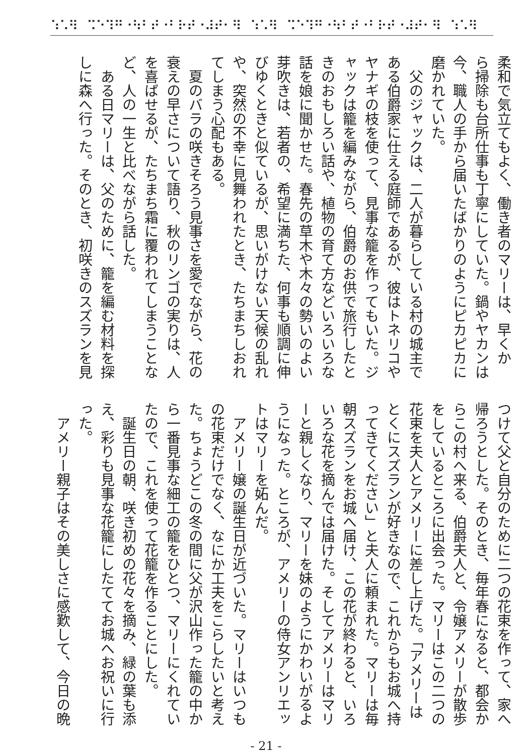⠱⠡⠻⠀⠩⠑⠹⠛⠐⠳⠃⠞⠐⠃⠗⠞⠐⠼⠞⠂⠻⠀⠱⠡⠻⠀⠩⠑⠹⠛⠐⠳⠃⠞⠐⠃⠗⠞⠐⠼⠞⠂⠻⠀⠱⠡⠻⠀⠩⠑⠹⠛
柔和で気立てもよく、働き者のマリーは、早くか
ら掃除も台所仕事も丁寧にしていた。鍋やヤカンは
今、職人の手から届いたばかりのようにピカピカに
磨かれていた。
　父のジャックは、二人が暮らしている村の城主で
ある伯爵家に仕える庭師であるが、彼はトネリコや
ヤナギの枝を使って、見事な籠を作ってもいた。ジ
ャックは籠を編みながら、伯爵のお供で旅行したと
きのおもしろい話や、植物の育て方などいろいろな
話を娘に聞かせた。春先の草木や木々の勢いのよい
芽吹きは、若者の、希望に満ちた、何事も順調に伸
びゆくときと似ているが、思いがけない天候の乱れ
や、突然の不幸に見舞われたとき、たちまちしおれ
てしまう心配もある。
　夏のバラの咲きそろう見事さを愛でながら、花の
衰えの早さについて語り、秋のリンゴの実りは、人
を喜ばせるが、たちまち霜に覆われてしまうことな
ど、人の一生と比べながら話した。
　ある日マリーは、父のために、籠を編む材料を探
しに森へ行った。そのとき、初咲きのスズランを見
つけて父と自分のために二つの花束を作って、家へ
帰ろうとした。そのとき、毎年春になると、都会か
らこの村へ来る、伯爵夫人と、令嬢アメリーが散歩
をしているところに出会った。マリーはこの二つの
花束を夫人とアメリーに差し上げた。「アメリーは
とくにスズランが好きなので、これからもお城へ持
ってきてください」と夫人に頼まれた。マリーは毎
朝スズランをお城へ届け、この花が終わると、いろ
いろな花を摘んでは届けた。そしてアメリーはマリ
ーと親しくなり、マリーを妹のようにかわいがるよ
うになった。ところが、アメリーの侍女アンリエッ
トはマリーを妬んだ。
　アメリー嬢の誕生日が近づいた。マリーはいつも
の花束だけでなく、なにか工夫をこらしたいと考え
た。ちょうどこの冬の間に父が沢山作った籠の中か
ら一番見事な細工の籠をひとつ、マリーにくれてい
たので、これを使って花籠を作ることにした。
　誕生日の朝、咲き初めの花々を摘み、緑の葉も添
え、彩りも見事な花籠にしたててお城へお祝いに行
った。
　アメリー親子はその美しさに感歎して、今日の晩
- 21 -